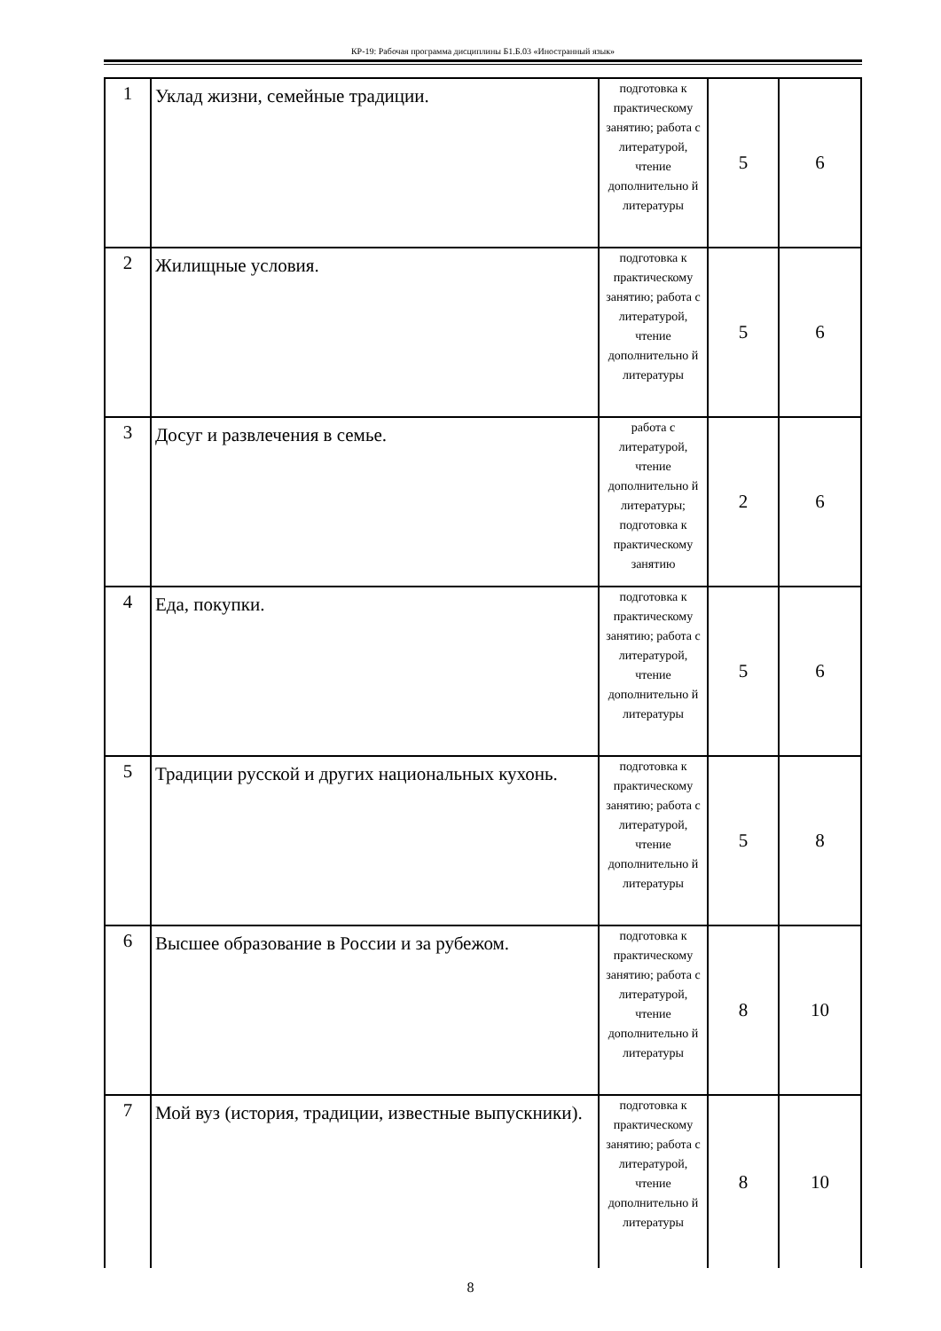КР-19: Рабочая программа дисциплины Б1.Б.03 «Иностранный язык»
| 1 | Уклад жизни, семейные традиции. | подготовка к практическому занятию; работа с литературой, чтение дополнительно й литературы | 5 | 6 |
| 2 | Жилищные условия. | подготовка к практическому занятию; работа с литературой, чтение дополнительно й литературы | 5 | 6 |
| 3 | Досуг и развлечения в семье. | работа с литературой, чтение дополнительно й литературы; подготовка к практическому занятию | 2 | 6 |
| 4 | Еда, покупки. | подготовка к практическому занятию; работа с литературой, чтение дополнительно й литературы | 5 | 6 |
| 5 | Традиции русской и других национальных кухонь. | подготовка к практическому занятию; работа с литературой, чтение дополнительно й литературы | 5 | 8 |
| 6 | Высшее образование в России и за рубежом. | подготовка к практическому занятию; работа с литературой, чтение дополнительно й литературы | 8 | 10 |
| 7 | Мой вуз (история, традиции, известные выпускники). | подготовка к практическому занятию; работа с литературой, чтение дополнительно й литературы | 8 | 10 |
8